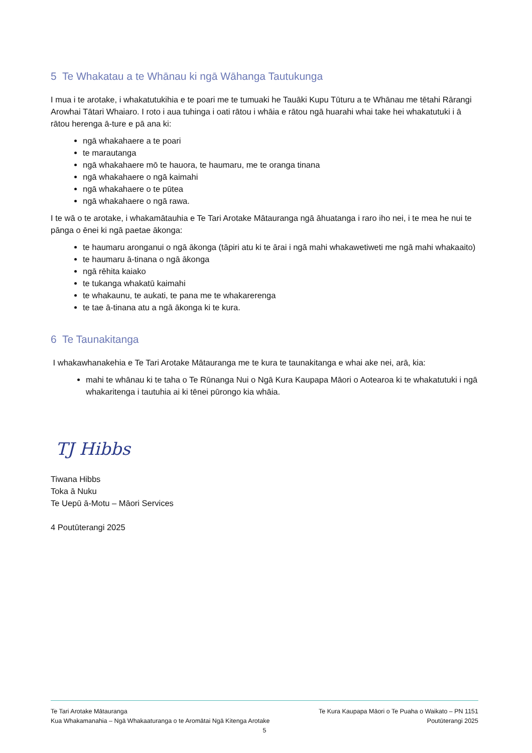5 Te Whakatau a te Whānau ki ngā Wāhanga Tautukunga
I mua i te arotake, i whakatutukihia e te poari me te tumuaki he Tauāki Kupu Tūturu a te Whānau me tētahi Rārangi Arowhai Tātari Whaiaro. I roto i aua tuhinga i oati rātou i whāia e rātou ngā huarahi whai take hei whakatutuki i ā rātou herenga ā-ture e pā ana ki:
ngā whakahaere a te poari
te marautanga
ngā whakahaere mō te hauora, te haumaru, me te oranga tinana
ngā whakahaere o ngā kaimahi
ngā whakahaere o te pūtea
ngā whakahaere o ngā rawa.
I te wā o te arotake, i whakamātauhia e Te Tari Arotake Mātauranga ngā āhuatanga i raro iho nei, i te mea he nui te pānga o ēnei ki ngā paetae ākonga:
te haumaru aronganui o ngā ākonga (tāpiri atu ki te ārai i ngā mahi whakawetiweti me ngā mahi whakaaito)
te haumaru ā-tinana o ngā ākonga
ngā rēhita kaiako
te tukanga whakatū kaimahi
te whakaunu, te aukati, te pana me te whakarerenga
te tae ā-tinana atu a ngā ākonga ki te kura.
6 Te Taunakitanga
I whakawhanakehia e Te Tari Arotake Mātauranga me te kura te taunakitanga e whai ake nei, arā, kia:
mahi te whānau ki te taha o Te Rūnanga Nui o Ngā Kura Kaupapa Māori o Aotearoa ki te whakatutuki i ngā whakaritenga i tautuhia ai ki tēnei pūrongo kia whāia.
TJ Hibbs
Tiwana Hibbs
Toka ā Nuku
Te Uepū ā-Motu – Māori Services
4 Poutūterangi 2025
Te Tari Arotake Mātauranga Te Kura Kaupapa Māori o Te Puaha o Waikato – PN 1151
Kua Whakamanahia – Ngā Whakaaturanga o te Aromātai Ngā Kitenga Arotake Poutūterangi 2025
5